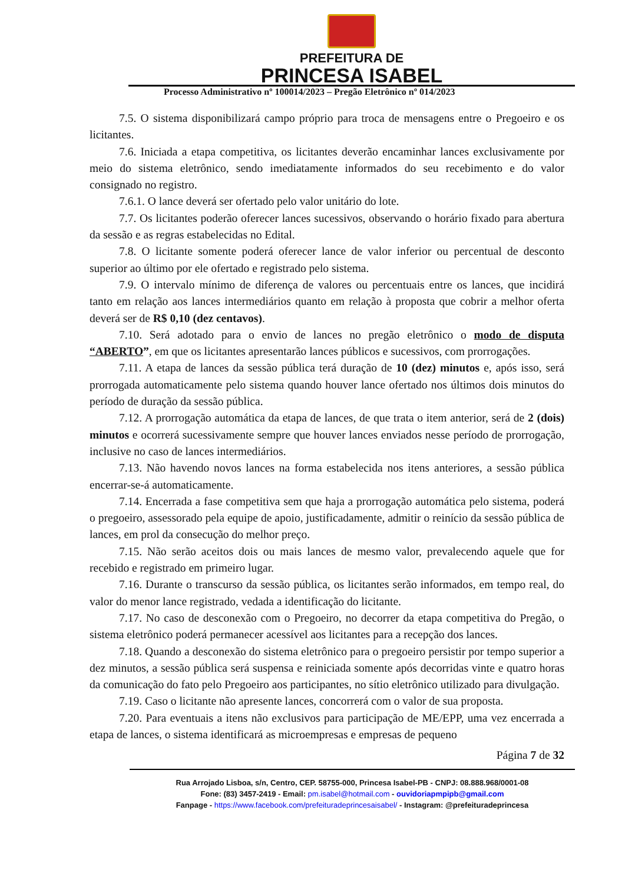PREFEITURA DE
PRINCESA ISABEL
Processo Administrativo nº 100014/2023 – Pregão Eletrônico nº 014/2023
7.5. O sistema disponibilizará campo próprio para troca de mensagens entre o Pregoeiro e os licitantes.
7.6. Iniciada a etapa competitiva, os licitantes deverão encaminhar lances exclusivamente por meio do sistema eletrônico, sendo imediatamente informados do seu recebimento e do valor consignado no registro.
7.6.1. O lance deverá ser ofertado pelo valor unitário do lote.
7.7. Os licitantes poderão oferecer lances sucessivos, observando o horário fixado para abertura da sessão e as regras estabelecidas no Edital.
7.8. O licitante somente poderá oferecer lance de valor inferior ou percentual de desconto superior ao último por ele ofertado e registrado pelo sistema.
7.9. O intervalo mínimo de diferença de valores ou percentuais entre os lances, que incidirá tanto em relação aos lances intermediários quanto em relação à proposta que cobrir a melhor oferta deverá ser de R$ 0,10 (dez centavos).
7.10. Será adotado para o envio de lances no pregão eletrônico o modo de disputa “ABERTO”, em que os licitantes apresentarão lances públicos e sucessivos, com prorrogações.
7.11. A etapa de lances da sessão pública terá duração de 10 (dez) minutos e, após isso, será prorrogada automaticamente pelo sistema quando houver lance ofertado nos últimos dois minutos do período de duração da sessão pública.
7.12. A prorrogação automática da etapa de lances, de que trata o item anterior, será de 2 (dois) minutos e ocorrerá sucessivamente sempre que houver lances enviados nesse período de prorrogação, inclusive no caso de lances intermediários.
7.13. Não havendo novos lances na forma estabelecida nos itens anteriores, a sessão pública encerrar-se-á automaticamente.
7.14. Encerrada a fase competitiva sem que haja a prorrogação automática pelo sistema, poderá o pregoeiro, assessorado pela equipe de apoio, justificadamente, admitir o reinício da sessão pública de lances, em prol da consecução do melhor preço.
7.15. Não serão aceitos dois ou mais lances de mesmo valor, prevalecendo aquele que for recebido e registrado em primeiro lugar.
7.16. Durante o transcurso da sessão pública, os licitantes serão informados, em tempo real, do valor do menor lance registrado, vedada a identificação do licitante.
7.17. No caso de desconexão com o Pregoeiro, no decorrer da etapa competitiva do Pregão, o sistema eletrônico poderá permanecer acessível aos licitantes para a recepção dos lances.
7.18. Quando a desconexão do sistema eletrônico para o pregoeiro persistir por tempo superior a dez minutos, a sessão pública será suspensa e reiniciada somente após decorridas vinte e quatro horas da comunicação do fato pelo Pregoeiro aos participantes, no sítio eletrônico utilizado para divulgação.
7.19. Caso o licitante não apresente lances, concorrerá com o valor de sua proposta.
7.20. Para eventuais a itens não exclusivos para participação de ME/EPP, uma vez encerrada a etapa de lances, o sistema identificará as microempresas e empresas de pequeno
Página 7 de 32
Rua Arrojado Lisboa, s/n, Centro, CEP. 58755-000, Princesa Isabel-PB - CNPJ: 08.888.968/0001-08
Fone: (83) 3457-2419 - Email: pm.isabel@hotmail.com - ouvidoriapmpipb@gmail.com
Fanpage - https://www.facebook.com/prefeituradeprincesaisabel/ - Instagram: @prefeituradeprincesa